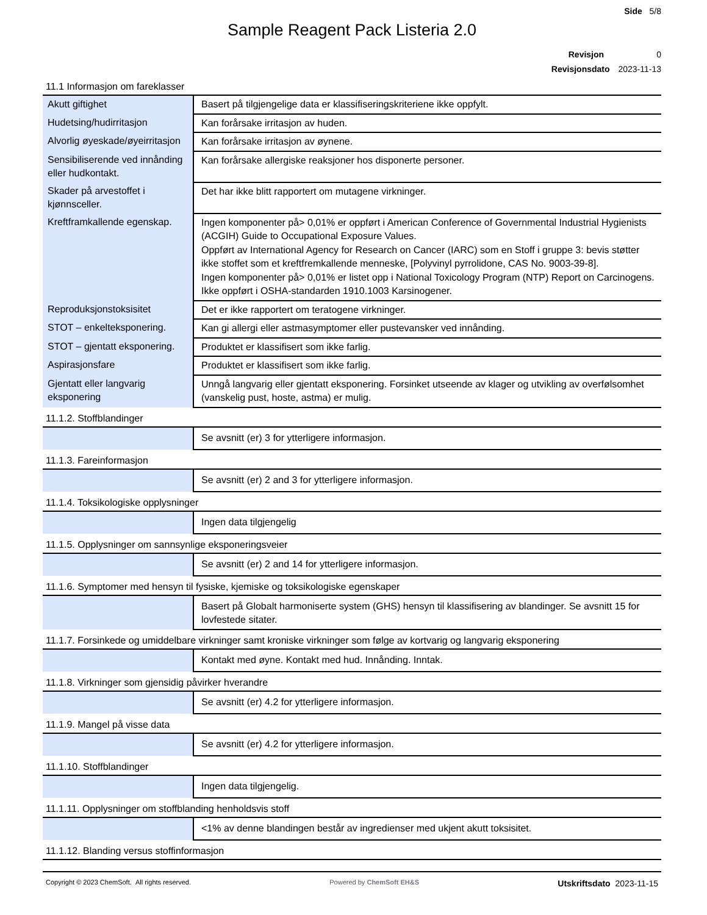Side 5/8
Sample Reagent Pack Listeria 2.0
Revisjon 0
Revisjonsdato 2023-11-13
11.1 Informasjon om fareklasser
| Akutt giftighet | Basert på tilgjengelige data er klassifiseringskriteriene ikke oppfylt. |
| Hudetsing/hudirritasjon | Kan forårsake irritasjon av huden. |
| Alvorlig øyeskade/øyeirritasjon | Kan forårsake irritasjon av øynene. |
| Sensibiliserende ved innånding eller hudkontakt. | Kan forårsake allergiske reaksjoner hos disponerte personer. |
| Skader på arvestoffet i kjønnsceller. | Det har ikke blitt rapportert om mutagene virkninger. |
| Kreftframkallende egenskap. | Ingen komponenter på> 0,01% er oppført i American Conference of Governmental Industrial Hygienists (ACGIH) Guide to Occupational Exposure Values. Oppført av International Agency for Research on Cancer (IARC) som en Stoff i gruppe 3: bevis støtter ikke stoffet som et kreftfremkallende menneske, [Polyvinyl pyrrolidone, CAS No. 9003-39-8]. Ingen komponenter på> 0,01% er listet opp i National Toxicology Program (NTP) Report on Carcinogens. Ikke oppført i OSHA-standarden 1910.1003 Karsinogener. |
| Reproduksjonstoksisitet | Det er ikke rapportert om teratogene virkninger. |
| STOT – enkelteksponering. | Kan gi allergi eller astmasymptomer eller pustevansker ved innånding. |
| STOT – gjentatt eksponering. | Produktet er klassifisert som ikke farlig. |
| Aspirasjonsfare | Produktet er klassifisert som ikke farlig. |
| Gjentatt eller langvarig eksponering | Unngå langvarig eller gjentatt eksponering. Forsinket utseende av klager og utvikling av overfølsomhet (vanskelig pust, hoste, astma) er mulig. |
11.1.2. Stoffblandinger
| | Se avsnitt (er) 3 for ytterligere informasjon. |
11.1.3. Fareinformasjon
| | Se avsnitt (er) 2 and 3 for ytterligere informasjon. |
11.1.4. Toksikologiske opplysninger
| | Ingen data tilgjengelig |
11.1.5. Opplysninger om sannsynlige eksponeringsveier
| | Se avsnitt (er) 2 and 14 for ytterligere informasjon. |
11.1.6. Symptomer med hensyn til fysiske, kjemiske og toksikologiske egenskaper
| | Basert på Globalt harmoniserte system (GHS) hensyn til klassifisering av blandinger. Se avsnitt 15 for lovfestede sitater. |
11.1.7. Forsinkede og umiddelbare virkninger samt kroniske virkninger som følge av kortvarig og langvarig eksponering
| | Kontakt med øyne. Kontakt med hud. Innånding. Inntak. |
11.1.8. Virkninger som gjensidig påvirker hverandre
| | Se avsnitt (er) 4.2 for ytterligere informasjon. |
11.1.9. Mangel på visse data
| | Se avsnitt (er) 4.2 for ytterligere informasjon. |
11.1.10. Stoffblandinger
| | Ingen data tilgjengelig. |
11.1.11. Opplysninger om stoffblanding henholdsvis stoff
| | <1% av denne blandingen består av ingredienser med ukjent akutt toksisitet. |
11.1.12. Blanding versus stoffinformasjon
Copyright © 2023 ChemSoft. All rights reserved. Powered by ChemSoft EH&S Utskriftsdato 2023-11-15